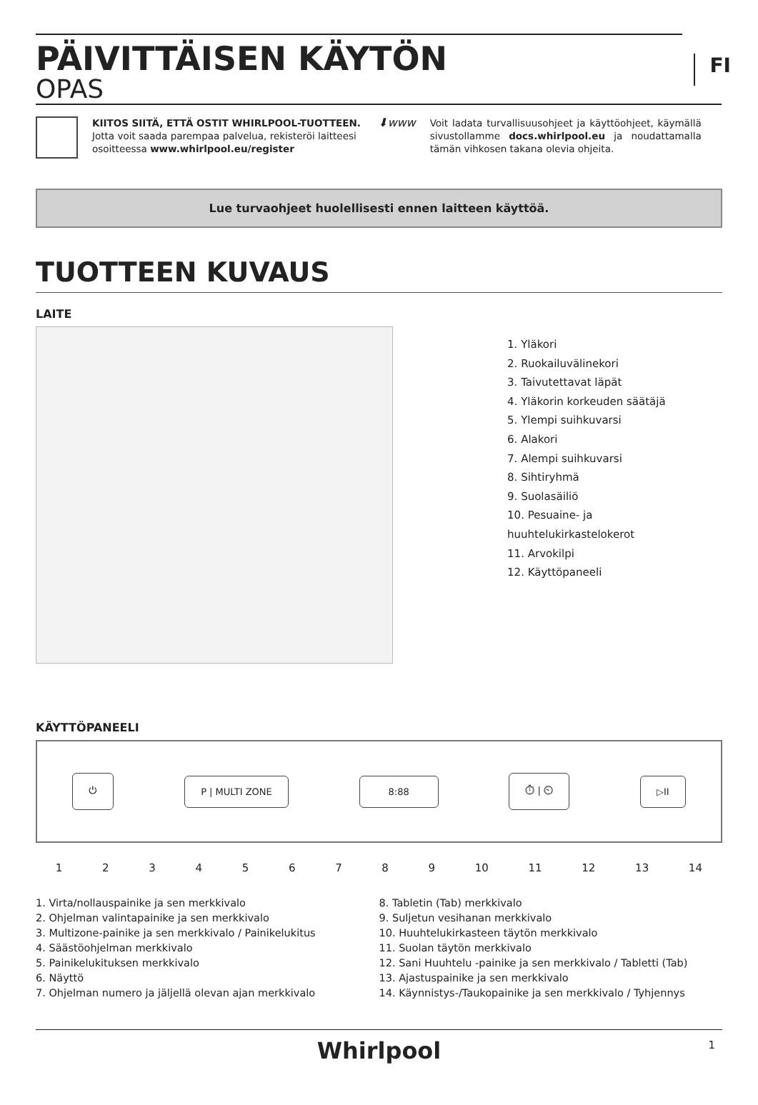FI
PÄIVITTÄISEN KÄYTÖN
OPAS
KIITOS SIITÄ, ETTÄ OSTIT WHIRLPOOL-TUOTTEEN.
Jotta voit saada parempaa palvelua, rekisteröi laitteesi osoitteessa www.whirlpool.eu/register
⬇www
Voit ladata turvallisuusohjeet ja käyttöohjeet, käymällä sivustollamme docs.whirlpool.eu ja noudattamalla tämän vihkosen takana olevia ohjeita.
Lue turvaohjeet huolellisesti ennen laitteen käyttöä.
TUOTTEEN KUVAUS
LAITE
1. Yläkori
2. Ruokailuvälinekori
3. Taivutettavat läpät
4. Yläkorin korkeuden säätäjä
5. Ylempi suihkuvarsi
6. Alakori
7. Alempi suihkuvarsi
8. Sihtiryhmä
9. Suolasäiliö
10. Pesuaine- ja huuhtelukirkastelokerot
11. Arvokilpi
12. Käyttöpaneeli
KÄYTTÖPANEELI
⏻ P | MULTI ZONE 8:88 ⏱ | ⏲ ▷II
123456789 10 11 12 13 14
1. Virta/nollauspainike ja sen merkkivalo
2. Ohjelman valintapainike ja sen merkkivalo
3. Multizone-painike ja sen merkkivalo / Painikelukitus
4. Säästöohjelman merkkivalo
5. Painikelukituksen merkkivalo
6. Näyttö
7. Ohjelman numero ja jäljellä olevan ajan merkkivalo
8. Tabletin (Tab) merkkivalo
9. Suljetun vesihanan merkkivalo
10. Huuhtelukirkasteen täytön merkkivalo
11. Suolan täytön merkkivalo
12. Sani Huuhtelu -painike ja sen merkkivalo / Tabletti (Tab)
13. Ajastuspainike ja sen merkkivalo
14. Käynnistys-/Taukopainike ja sen merkkivalo / Tyhjennys
Whirlpool 1